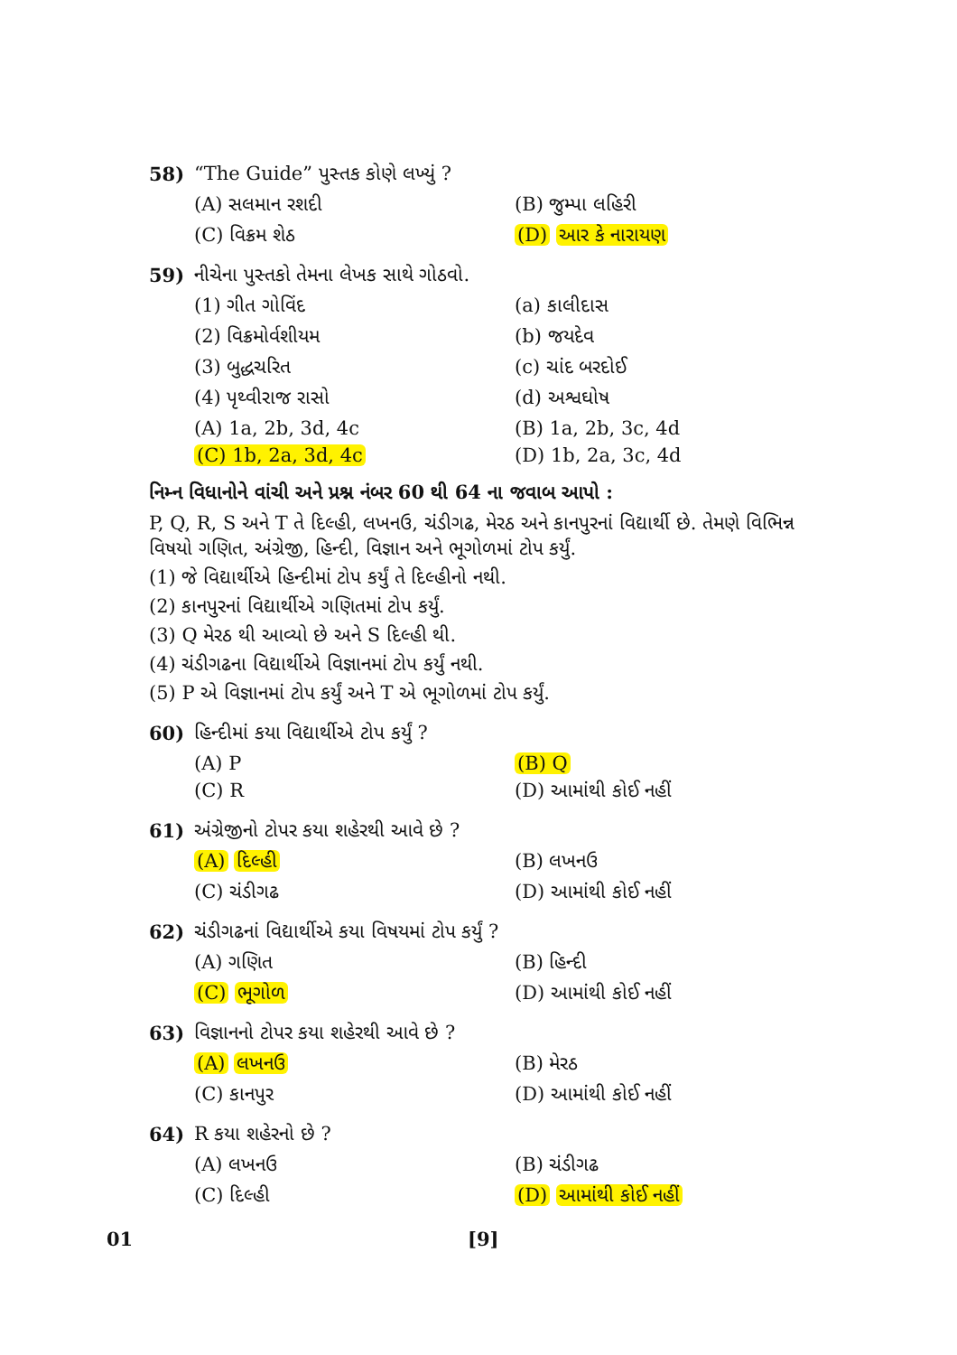58) “The Guide” પુસ્તક કોણે લખ્યું ?
(A) સલમાન રશદી (B) જુમ્પા લહિરી (C) વિક્રમ શેઠ (D) આર કે નારાયણ
59) નીચેના પુસ્તકો તેમના લેખક સાથે ગોઠવો.
(1) ગીત ગોવિંદ (a) કાલીદાસ (2) વિક્રમોર્વશીયમ (b) જયદેવ (3) બુદ્ધચરિત (c) ચાંદ બરદોઈ (4) પૃથ્વીરાજ રાસો (d) અશ્વઘોષ (A) 1a, 2b, 3d, 4c (B) 1a, 2b, 3c, 4d (C) 1b, 2a, 3d, 4c (D) 1b, 2a, 3c, 4d
નિમ્ન વિધાનોને વાંચી અને પ્રશ્ન નંબર 60 થી 64 ના જવાબ આપો :
P, Q, R, S અને T તે દિલ્હી, લખનઉ, ચંડીગઢ, મેરઠ અને કાનપુરનાં વિદ્યાર્થી છે. તેમણે વિભિન્ન વિષયો ગણિત, અંગ્રેજી, હિન્દી, વિજ્ઞાન અને ભૂગોળમાં ટોપ કર્યું.
(1) જે વિદ્યાર્થીએ હિન્દીમાં ટોપ કર્યું તે દિલ્હીનો નથી.
(2) કાનપુરનાં વિદ્યાર્થીએ ગણિતમાં ટોપ કર્યું.
(3) Q મેરઠ થી આવ્યો છે અને S દિલ્હી થી.
(4) ચંડીગઢના વિદ્યાર્થીએ વિજ્ઞાનમાં ટોપ કર્યું નથી.
(5) P એ વિજ્ઞાનમાં ટોપ કર્યું અને T એ ભૂગોળમાં ટોપ કર્યું.
60) હિન્દીમાં કયા વિદ્યાર્થીએ ટોપ કર્યું ?
(A) P (B) Q (C) R (D) આમાંથી કોઈ નહીં
61) અંગ્રેજીનો ટોપર કયા શહેરથી આવે છે ?
(A) દિલ્હી (B) લખનઉ (C) ચંડીગઢ (D) આમાંથી કોઈ નહીં
62) ચંડીગઢનાં વિદ્યાર્થીએ કયા વિષયમાં ટોપ કર્યું ?
(A) ગણિત (B) હિન્દી (C) ભૂગોળ (D) આમાંથી કોઈ નહીં
63) વિજ્ઞાનનો ટોપર કયા શહેરથી આવે છે ?
(A) લખનઉ (B) મેરઠ (C) કાનપુર (D) આમાંથી કોઈ નહીં
64) R કયા શહેરનો છે ?
(A) લખનઉ (B) ચંડીગઢ (C) દિલ્હી (D) આમાંથી કોઈ નહીં
01 [9]